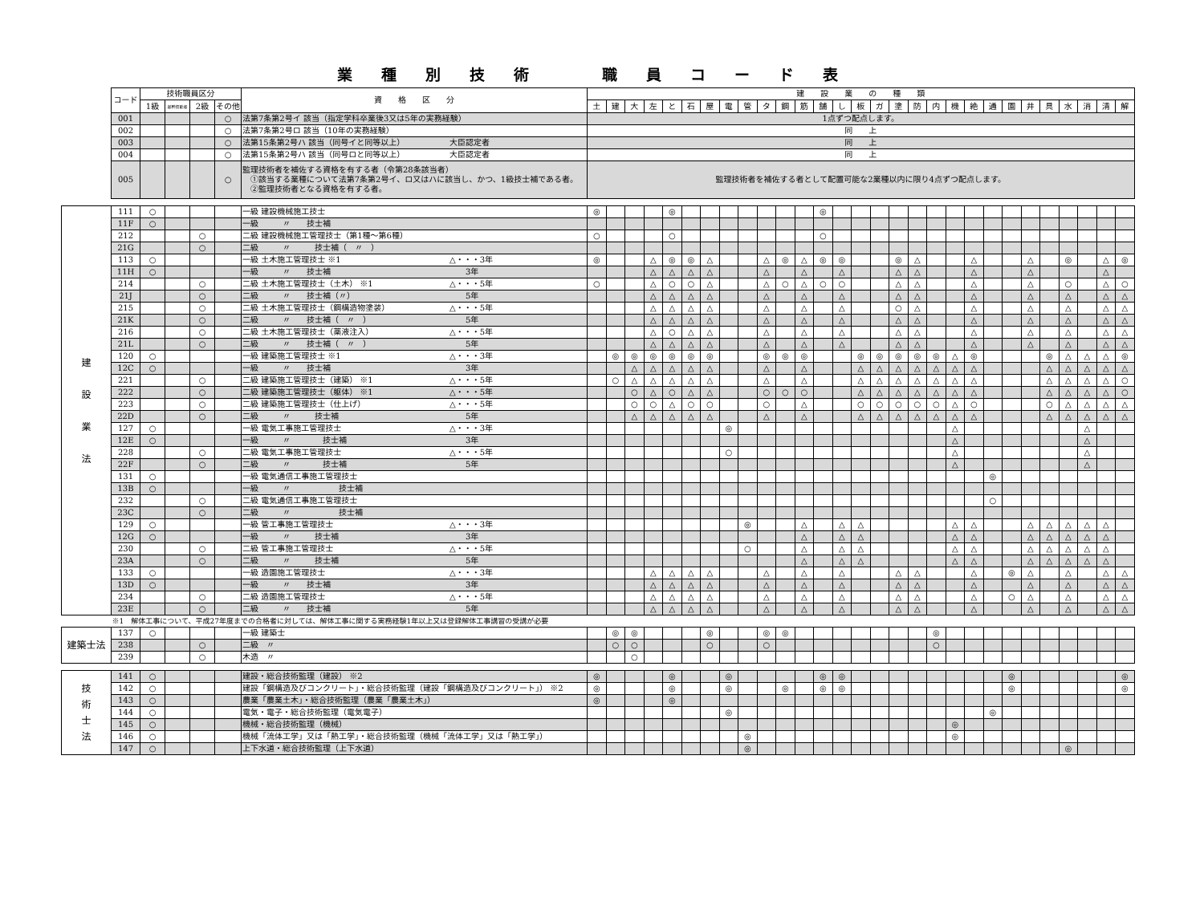業種別技術　職員コード表
| | コード | 技術職員区分 | | | | 資 格 区 分 | 建 設 業 の 種 類 | | | | | | | | | | | | | | | | | | | | | | | | | | | | |
| | | 1級 | 基幹技能者 | 2級 | その他 | | 土 | 建 | 大 | 左 | と | 石 | 屋 | 電 | 管 | タ | 鋼 | 筋 | 舗 | し | 板 | ガ | 塗 | 防 | 内 | 機 | 絶 | 通 | 園 | 井 | 具 | 水 | 消 | 清 | 解 |
| | 001 | | | | ○ | 法第7条第2号イ 該当（指定学科卒業後3又は5年の実務経験） | 1点ずつ配点します。 | | | | | | | | | | | | | | | | | | | | | | | | | | | | |
| | 002 | | | | ○ | 法第7条第2号ロ 該当（10年の実務経験） | 同 上 | | | | | | | | | | | | | | | | | | | | | | | | | | | | |
| | 003 | | | | ○ | 法第15条第2号ハ 該当（同号イと同等以上） 大臣認定者 | 同 上 | | | | | | | | | | | | | | | | | | | | | | | | | | | | |
| | 004 | | | | ○ | 法第15条第2号ハ 該当（同号ロと同等以上） 大臣認定者 | 同 上 | | | | | | | | | | | | | | | | | | | | | | | | | | | | |
| | 005 | | | | ○ | 監理技術者を補佐する資格を有する者（令第28条該当者） ①該当する業種について法第7条第2号イ、ロ又はハに該当し、かつ、1級技士補である者。 ②監理技術者となる資格を有する者。 | 監理技術者を補佐する者として配置可能な2業種以内に限り4点ずつ配点します。 | | | | | | | | | | | | | | | | | | | | | | | | | | | | |
| 建 設 業 法 | 111 | ○ | | | | 一級 建設機械施工技士 | ◎ | | | | ◎ | | | | | | | | ◎ | | | | | | | | | | | | | | | | |
| | 11F | ○ | | | | 一級 〃 技士補 | | | | | | | | | | | | | | | | | | | | | | | | | | | | | |
| | 212 | | | ○ | | 二級 建設機械施工管理技士（第1種～第6種） | ○ | | | | ○ | | | | | | | | ○ | | | | | | | | | | | | | | | | |
| | 21G | | | ○ | | 二級 〃 技士補（ 〃 ） | | | | | | | | | | | | | | | | | | | | | | | | | | | | | |
| | 113 | ○ | | | | 一級 土木施工管理技士 ※1 △・・・3年 | ◎ | | | △ | ◎ | ◎ | △ | | | △ | ◎ | △ | ◎ | ◎ | | | ◎ | △ | | | △ | | | △ | | ◎ | | △ | ◎ |
| | 11H | ○ | | | | 一級 〃 技士補 3年 | | | | △ | △ | △ | △ | | | △ | | △ | | △ | | | △ | △ | | | △ | | | △ | | | | △ | |
| | 214 | | | ○ | | 二級 土木施工管理技士（土木） ※1 △・・・5年 | ○ | | | △ | ○ | ○ | △ | | | △ | ○ | △ | ○ | ○ | | | △ | △ | | | △ | | | △ | | ○ | | △ | ○ |
| | 21J | | | ○ | | 二級 〃 技士補（〃） 5年 | | | | △ | △ | △ | △ | | | △ | | △ | | △ | | | △ | △ | | | △ | | | △ | | △ | | △ | △ |
| | 215 | | | ○ | | 二級 土木施工管理技士（鋼構造物塗装） △・・・5年 | | | | △ | △ | △ | △ | | | △ | | △ | | △ | | | ○ | △ | | | △ | | | △ | | △ | | △ | △ |
| | 21K | | | ○ | | 二級 〃 技士補（ 〃 ） 5年 | | | | △ | △ | △ | △ | | | △ | | △ | | △ | | | △ | △ | | | △ | | | △ | | △ | | △ | △ |
| | 216 | | | ○ | | 二級 土木施工管理技士（薬液注入） △・・・5年 | | | | △ | ○ | △ | △ | | | △ | | △ | | △ | | | △ | △ | | | △ | | | △ | | △ | | △ | △ |
| | 21L | | | ○ | | 二級 〃 技士補（ 〃 ） 5年 | | | | △ | △ | △ | △ | | | △ | | △ | | △ | | | △ | △ | | | △ | | | △ | | △ | | △ | △ |
| | 120 | ○ | | | | 一級 建築施工管理技士 ※1 △・・・3年 | | ◎ | ◎ | ◎ | ◎ | ◎ | ◎ | | | ◎ | ◎ | ◎ | | | ◎ | ◎ | ◎ | ◎ | ◎ | △ | ◎ | | | | ◎ | △ | △ | △ | ◎ |
| | 12C | ○ | | | | 一級 〃 技士補 3年 | | | △ | △ | △ | △ | △ | | | △ | | △ | | | △ | △ | △ | △ | △ | △ | △ | | | | △ | △ | △ | △ | △ |
| | 221 | | | ○ | | 二級 建築施工管理技士（建築） ※1 △・・・5年 | | ○ | △ | △ | △ | △ | △ | | | △ | | △ | | | △ | △ | △ | △ | △ | △ | △ | | | | △ | △ | △ | △ | ○ |
| | 222 | | | ○ | | 二級 建築施工管理技士（躯体） ※1 △・・・5年 | | | ○ | △ | ○ | △ | △ | | | ○ | ○ | ○ | | | △ | △ | △ | △ | △ | △ | △ | | | | △ | △ | △ | △ | ○ |
| | 223 | | | ○ | | 二級 建築施工管理技士（仕上げ） △・・・5年 | | | ○ | ○ | △ | ○ | ○ | | | ○ | | △ | | | ○ | ○ | ○ | ○ | ○ | △ | ○ | | | | ○ | △ | △ | △ | △ |
| | 22D | | | ○ | | 二級 〃 技士補 5年 | | | △ | △ | △ | △ | △ | | | △ | | △ | | | △ | △ | △ | △ | △ | △ | △ | | | | △ | △ | △ | △ | △ |
| | 127 | ○ | | | | 一級 電気工事施工管理技士 △・・・3年 | | | | | | | | ◎ | | | | | | | | | | | | △ | | | | | | | △ | | |
| | 12E | ○ | | | | 一級 〃 技士補 3年 | | | | | | | | | | | | | | | | | | | | △ | | | | | | | △ | | |
| | 228 | | | ○ | | 二級 電気工事施工管理技士 △・・・5年 | | | | | | | | ○ | | | | | | | | | | | | △ | | | | | | | △ | | |
| | 22F | | | ○ | | 二級 〃 技士補 5年 | | | | | | | | | | | | | | | | | | | | △ | | | | | | | △ | | |
| | 131 | ○ | | | | 一級 電気通信工事施工管理技士 | | | | | | | | | | | | | | | | | | | | | | ◎ | | | | | | | |
| | 13B | ○ | | | | 一級 〃 技士補 | | | | | | | | | | | | | | | | | | | | | | | | | | | | | |
| | 232 | | | ○ | | 二級 電気通信工事施工管理技士 | | | | | | | | | | | | | | | | | | | | | | ○ | | | | | | | |
| | 23C | | | ○ | | 二級 〃 技士補 | | | | | | | | | | | | | | | | | | | | | | | | | | | | | |
| | 129 | ○ | | | | 一級 管工事施工管理技士 △・・・3年 | | | | | | | | | ◎ | | | △ | | △ | △ | | | | | △ | △ | | | △ | △ | △ | △ | △ | |
| | 12G | ○ | | | | 一級 〃 技士補 3年 | | | | | | | | | | | | △ | | △ | △ | | | | | △ | △ | | | △ | △ | △ | △ | △ | |
| | 230 | | | ○ | | 二級 管工事施工管理技士 △・・・5年 | | | | | | | | | ○ | | | △ | | △ | △ | | | | | △ | △ | | | △ | △ | △ | △ | △ | |
| | 23A | | | ○ | | 二級 〃 技士補 5年 | | | | | | | | | | | | △ | | △ | △ | | | | | △ | △ | | | △ | △ | △ | △ | △ | |
| | 133 | ○ | | | | 一級 造園施工管理技士 △・・・3年 | | | | △ | △ | △ | △ | | | △ | | △ | | △ | | | △ | △ | | | △ | | ◎ | △ | | △ | | △ | △ |
| | 13D | ○ | | | | 一級 〃 技士補 3年 | | | | △ | △ | △ | △ | | | △ | | △ | | △ | | | △ | △ | | | △ | | | △ | | △ | | △ | △ |
| | 234 | | | ○ | | 二級 造園施工管理技士 △・・・5年 | | | | △ | △ | △ | △ | | | △ | | △ | | △ | | | △ | △ | | | △ | | ○ | △ | | △ | | △ | △ |
| | 23E | | | ○ | | 二級 〃 技士補 5年 | | | | △ | △ | △ | △ | | | △ | | △ | | △ | | | △ | △ | | | △ | | | △ | | △ | | △ | △ |
| | ※1 解体工事について、平成27年度までの合格者に対しては、解体工事に関する実務経験1年以上又は登録解体工事講習の受講が必要 | | | | | | | | | | | | | | | | | | | | | | | | | | | | | | | | | | |
| 建築士法 | 137 | ○ | | | | 一級 建築士 | | ◎ | ◎ | | | | ◎ | | | ◎ | ◎ | | | | | | | | ◎ | | | | | | | | | | |
| | 238 | | | ○ | | 二級 〃 | | ○ | ○ | | | | ○ | | | ○ | | | | | | | | | ○ | | | | | | | | | | |
| | 239 | | | ○ | | 木造 〃 | | | ○ | | | | | | | | | | | | | | | | | | | | | | | | | | |
| 技 術 士 法 | 141 | ○ | | | | 建設・総合技術監理（建設） ※2 | ◎ | | | | ◎ | | | ◎ | | | | | ◎ | ◎ | | | | | | | | | ◎ | | | | | | ◎ |
| | 142 | ○ | | | | 建設「鋼構造及びコンクリート」・総合技術監理（建設「鋼構造及びコンクリート」） ※2 | ◎ | | | | ◎ | | | ◎ | | | ◎ | | ◎ | ◎ | | | | | | | | | ◎ | | | | | | ◎ |
| | 143 | ○ | | | | 農業「農業土木」・総合技術監理（農業「農業土木」） | ◎ | | | | ◎ | | | | | | | | | | | | | | | | | | | | | | | | |
| | 144 | ○ | | | | 電気・電子・総合技術監理（電気電子） | | | | | | | | ◎ | | | | | | | | | | | | | | ◎ | | | | | | | |
| | 145 | ○ | | | | 機械・総合技術監理（機械） | | | | | | | | | | | | | | | | | | | | ◎ | | | | | | | | | |
| | 146 | ○ | | | | 機械「流体工学」又は「熱工学」・総合技術監理（機械「流体工学」又は「熱工学」） | | | | | | | | | ◎ | | | | | | | | | | | ◎ | | | | | | | | | |
| | 147 | ○ | | | | 上下水道・総合技術監理（上下水道） | | | | | | | | | ◎ | | | | | | | | | | | | | | | | | ◎ | | | |